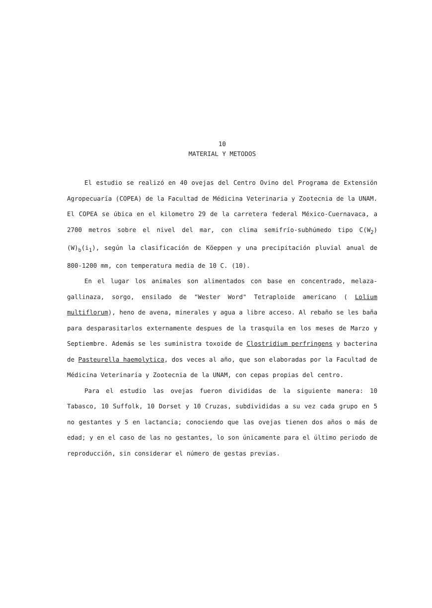10
MATERIAL Y METODOS
El estudio se realizó en 40 ovejas del Centro Ovino del Programa de Extensión Agropecuaría (COPEA) de la Facultad de Médicina Veterinaria y Zootecnia de la UNAM. El COPEA se úbica en el kilometro 29 de la carretera federal México-Cuernavaca, a 2700 metros sobre el nivel del mar, con clima semifrío-subhúmedo tipo C(W<sub>2</sub>)(W)<sub>b</sub>(i<sub>1</sub>), según la clasificación de Köeppen y una precipitación pluvial anual de 800-1200 mm, con temperatura media de 10 C. (10).
En el lugar los animales son alimentados con base en concentrado, melaza-gallinaza, sorgo, ensilado de "Wester Word" Tetraploide americano ( Lolium multiflorum), heno de avena, minerales y agua a libre acceso. Al rebaño se les baña para desparasitarlos externamente despues de la trasquila en los meses de Marzo y Septiembre. Además se les suministra toxoide de Clostridium perfringens y bacterina de Pasteurella haemolytica, dos veces al año, que son elaboradas por la Facultad de Médicina Veterinaria y Zootecnia de la UNAM, con cepas propias del centro.
Para el estudio las ovejas fueron divididas de la siguiente manera: 10 Tabasco, 10 Suffolk, 10 Dorset y 10 Cruzas, subdivididas a su vez cada grupo en 5 no gestantes y 5 en lactancia; conociendo que las ovejas tienen dos años o más de edad; y en el caso de las no gestantes, lo son únicamente para el último periodo de reproducción, sin considerar el número de gestas previas.